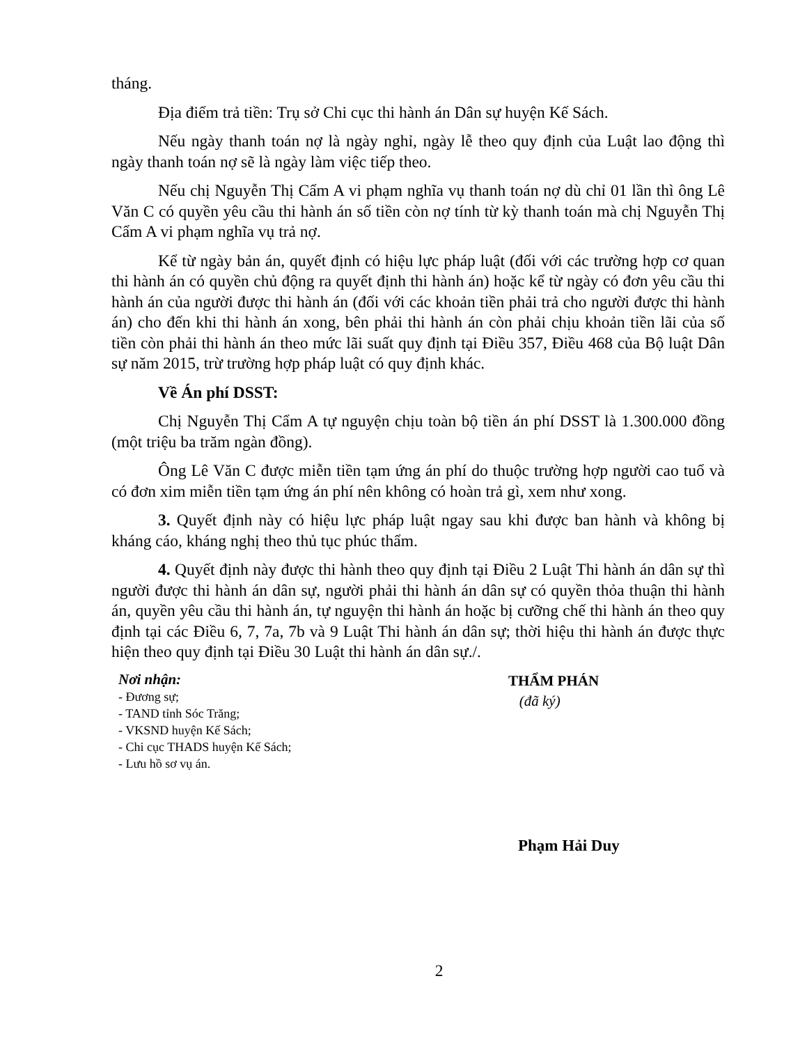tháng.
Địa điểm trả tiền: Trụ sở Chi cục thi hành án Dân sự huyện Kế Sách.
Nếu ngày thanh toán nợ là ngày nghỉ, ngày lễ theo quy định của Luật lao động thì ngày thanh toán nợ sẽ là ngày làm việc tiếp theo.
Nếu chị Nguyễn Thị Cẩm A vi phạm nghĩa vụ thanh toán nợ dù chỉ 01 lần thì ông Lê Văn C có quyền yêu cầu thi hành án số tiền còn nợ tính từ kỳ thanh toán mà chị Nguyễn Thị Cẩm A vi phạm nghĩa vụ trả nợ.
Kể từ ngày bản án, quyết định có hiệu lực pháp luật (đối với các trường hợp cơ quan thi hành án có quyền chủ động ra quyết định thi hành án) hoặc kể từ ngày có đơn yêu cầu thi hành án của người được thi hành án (đối với các khoản tiền phải trả cho người được thi hành án) cho đến khi thi hành án xong, bên phải thi hành án còn phải chịu khoản tiền lãi của số tiền còn phải thi hành án theo mức lãi suất quy định tại Điều 357, Điều 468 của Bộ luật Dân sự năm 2015, trừ trường hợp pháp luật có quy định khác.
Về Án phí DSST:
Chị Nguyễn Thị Cẩm A tự nguyện chịu toàn bộ tiền án phí DSST là 1.300.000 đồng (một triệu ba trăm ngàn đồng).
Ông Lê Văn C được miễn tiền tạm ứng án phí do thuộc trường hợp người cao tuổ và có đơn xim miễn tiền tạm ứng án phí nên không có hoàn trả gì, xem như xong.
3. Quyết định này có hiệu lực pháp luật ngay sau khi được ban hành và không bị kháng cáo, kháng nghị theo thủ tục phúc thẩm.
4. Quyết định này được thi hành theo quy định tại Điều 2 Luật Thi hành án dân sự thì người được thi hành án dân sự, người phải thi hành án dân sự có quyền thỏa thuận thi hành án, quyền yêu cầu thi hành án, tự nguyện thi hành án hoặc bị cưỡng chế thi hành án theo quy định tại các Điều 6, 7, 7a, 7b và 9 Luật Thi hành án dân sự; thời hiệu thi hành án được thực hiện theo quy định tại Điều 30 Luật thi hành án dân sự./.
Nơi nhận:
- Đương sự;
- TAND tỉnh Sóc Trăng;
- VKSND huyện Kế Sách;
- Chi cục THADS huyện Kế Sách;
- Lưu hồ sơ vụ án.
THẨM PHÁN
(đã ký)
Phạm Hải Duy
2